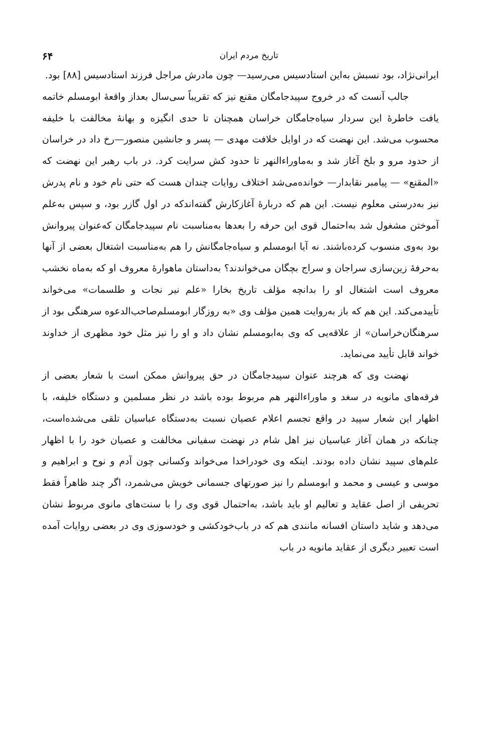تاریخ مردم ایران ۶۴
ایرانی‌نژاد، بود نسبش به‌این استادسیس می‌رسید— چون مادرش مراجل فرزند استادسیس [۸۸] بود.
جالب آنست که در خروج سپیدجامگان مقنع نیز که تقریباً سی‌سال بعداز واقعهٔ ابومسلم خاتمه یافت خاطرهٔ این سردار سیاه‌جامگان خراسان همچنان تا حدی انگیزه و بهانهٔ مخالفت با خلیفه محسوب می‌شد. این نهضت که در اوایل خلافت مهدی — پسر و جانشین منصور—رخ داد در خراسان از حدود مرو و بلخ آغاز شد و به‌ماوراءالنهر تا حدود کش سرایت کرد. در باب رهبر این نهضت که «المقنع» — پیامبر نقابدار— خوانده‌می‌شد اختلاف روایات چندان هست که حتی نام خود و نام پدرش نیز به‌درستی معلوم نیست. این هم که دربارهٔ آغازکارش گفته‌اندکه در اول گازر بود، و سپس به‌علم آموختن مشغول شد به‌احتمال قوی این حرفه را بعدها به‌مناسبت نام سپیدجامگان که‌عنوان پیروانش بود به‌وی منسوب کرده‌باشند. نه آیا ابومسلم و سیاه‌جامگانش را هم به‌مناسبت اشتغال بعضی از آنها به‌حرفهٔ زین‌سازی سراجان و سراج بچگان می‌خواندند؟ به‌داستان ماهوارهٔ معروف او که به‌ماه نخشب معروف است اشتغال او را بدانچه مؤلف تاریخ بخارا «علم نیر نجات و طلسمات» می‌خواند تأییدمی‌کند. این هم که باز به‌روایت همین مؤلف وی «به روزگار ابومسلم‌صاحب‌الدعوه سرهنگی بود از سرهنگان‌خراسان» از علاقه‌یی که وی به‌ابومسلم نشان داد و او را نیز مثل خود مظهری از خداوند خواند قابل تأیید می‌نماید.
نهضت وی که هرچند عنوان سپیدجامگان در حق پیروانش ممکن است با شعار بعضی از فرقه‌های مانویه در سغد و ماوراءالنهر هم مربوط بوده باشد در نظر مسلمین و دستگاه خلیفه، با اظهار این شعار سپید در واقع تجسم اعلام عصیان نسبت به‌دستگاه عباسیان تلقی می‌شده‌است، چنانکه در همان آغاز عباسیان نیز اهل شام در نهضت سفیانی مخالفت و عصیان خود را با اظهار علم‌های سپید نشان داده بودند. اینکه وی خودراخدا می‌خواند وکسانی چون آدم و نوح و ابراهیم و موسی و عیسی و محمد و ابومسلم را نیز صورتهای جسمانی خویش می‌شمرد، اگر چند ظاهراً فقط تحریفی از اصل عقاید و تعالیم او باید باشد، به‌احتمال قوی وی را با سنت‌های مانوی مربوط نشان می‌دهد و شاید داستان افسانه مانندی هم که در باب‌خودکشی و خودسوزی وی در بعضی روایات آمده است تعبیر دیگری از عقاید مانویه در باب